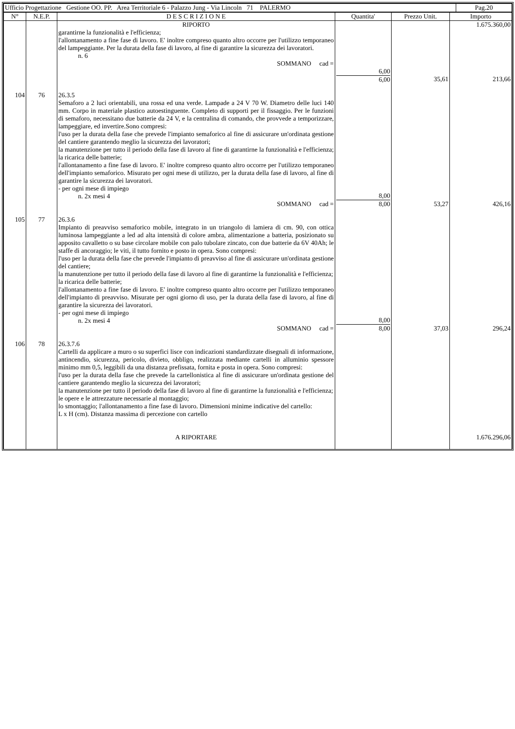| Ufficio Progettazione Gestione OO. PP. Area Territoriale 6 - Palazzo Jung - Via Lincoln 71 PALERMO | Pag.20 |
| N° | N.E.P. | D E S C R I Z I O N E | Quantita' | Prezzo Unit. | Importo |
| --- | --- | --- | --- | --- | --- |
| | | RIPORTO garantirne la funzionalità e l'efficienza; l'allontanamento a fine fase di lavoro. E' inoltre compreso quanto altro occorre per l'utilizzo temporaneo del lampeggiante. Per la durata della fase di lavoro, al fine di garantire la sicurezza dei lavoratori. n. 6 SOMMANO cad = | 6,00 6,00 | 35,61 | 1.675.360,00 213,66 |
| 104 | 76 | 26.3.5 Semaforo a 2 luci orientabili, una rossa ed una verde. Lampade a 24 V 70 W. Diametro delle luci 140 mm. Corpo in materiale plastico autoestinguente. Completo di supporti per il fissaggio. Per le funzioni di semaforo, necessitano due batterie da 24 V, e la centralina di comando, che provvede a temporizzare, lampeggiare, ed invertire.Sono compresi: l'uso per la durata della fase che prevede l'impianto semaforico al fine di assicurare un'ordinata gestione del cantiere garantendo meglio la sicurezza dei lavoratori; la manutenzione per tutto il periodo della fase di lavoro al fine di garantirne la funzionalità e l'efficienza; la ricarica delle batterie; l'allontanamento a fine fase di lavoro. E' inoltre compreso quanto altro occorre per l'utilizzo temporaneo dell'impianto semaforico. Misurato per ogni mese di utilizzo, per la durata della fase di lavoro, al fine di garantire la sicurezza dei lavoratori. - per ogni mese di impiego n. 2x mesi 4 SOMMANO cad = | 8,00 8,00 | 53,27 | 426,16 |
| 105 | 77 | 26.3.6 Impianto di preavviso semaforico mobile, integrato in un triangolo di lamiera di cm. 90, con ottica luminosa lampeggiante a led ad alta intensità di colore ambra, alimentazione a batteria, posizionato su apposito cavalletto o su base circolare mobile con palo tubolare zincato, con due batterie da 6V 40Ah; le staffe di ancoraggio; le viti, il tutto fornito e posto in opera. Sono compresi: l'uso per la durata della fase che prevede l'impianto di preavviso al fine di assicurare un'ordinata gestione del cantiere; la manutenzione per tutto il periodo della fase di lavoro al fine di garantirne la funzionalità e l'efficienza; la ricarica delle batterie; l'allontanamento a fine fase di lavoro. E' inoltre compreso quanto altro occorre per l'utilizzo temporaneo dell'impianto di preavviso. Misurate per ogni giorno di uso, per la durata della fase di lavoro, al fine di garantire la sicurezza dei lavoratori. - per ogni mese di impiego n. 2x mesi 4 SOMMANO cad = | 8,00 8,00 | 37,03 | 296,24 |
| 106 | 78 | 26.3.7.6 Cartelli da applicare a muro o su superfici lisce con indicazioni standardizzate disegnali di informazione, antincendio, sicurezza, pericolo, divieto, obbligo, realizzata mediante cartelli in alluminio spessore minimo mm 0,5, leggibili da una distanza prefissata, fornita e posta in opera. Sono compresi: l'uso per la durata della fase che prevede la cartellonistica al fine di assicurare un'ordinata gestione del cantiere garantendo meglio la sicurezza dei lavoratori; la manutenzione per tutto il periodo della fase di lavoro al fine di garantirne la funzionalità e l'efficienza; le opere e le attrezzature necessarie al montaggio; lo smontaggio; l'allontanamento a fine fase di lavoro. Dimensioni minime indicative del cartello: L x H (cm). Distanza massima di percezione con cartello A RIPORTARE | | | 1.676.296,06 |